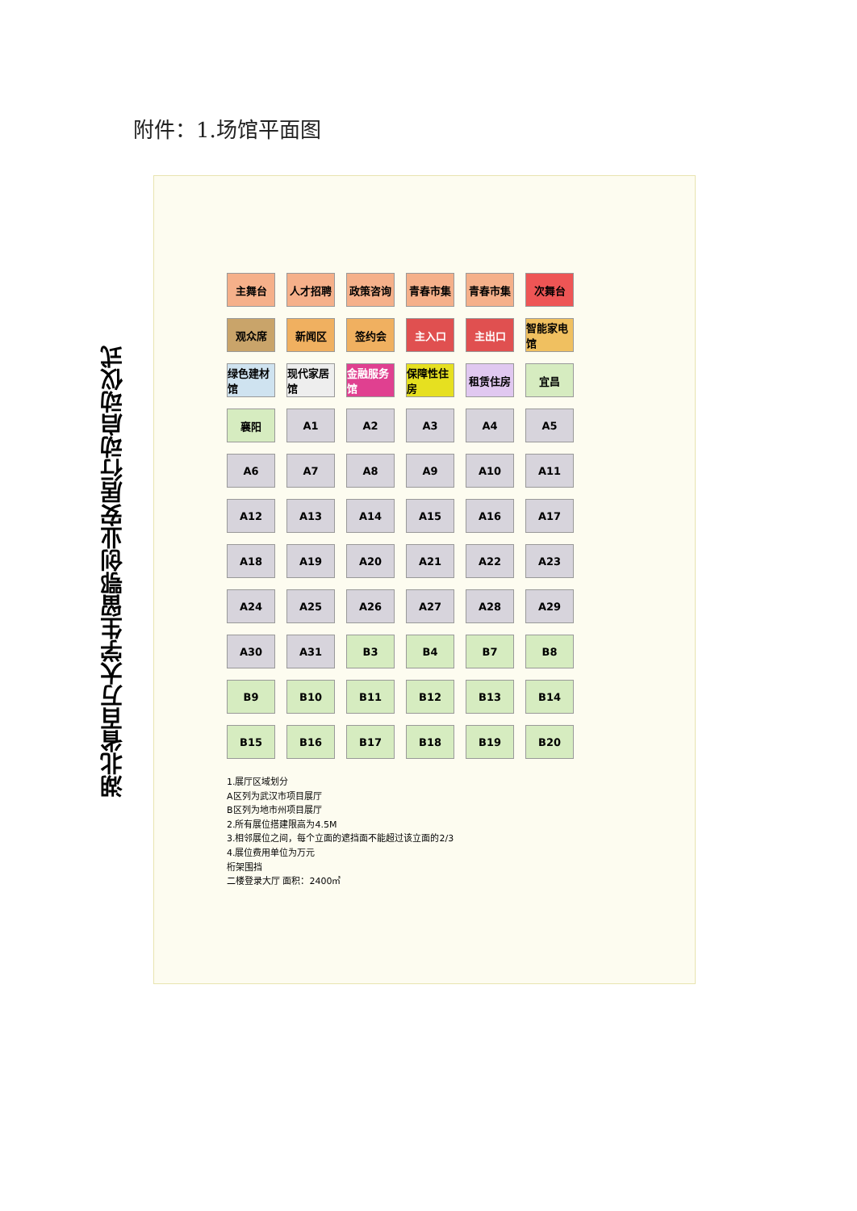附件：1.场馆平面图
湖北省百万大学生留鄂创业安居行动启动仪式
主舞台
人才招聘
政策咨询
青春市集
青春市集
次舞台
观众席
新闻区
签约会
主入口
主出口
智能家电馆
绿色建材馆
现代家居馆
金融服务馆
保障性住房
租赁住房
宜昌
襄阳
A1
A2
A3
A4
A5
A6
A7
A8
A9
A10
A11
A12
A13
A14
A15
A16
A17
A18
A19
A20
A21
A22
A23
A24
A25
A26
A27
A28
A29
A30
A31
B3
B4
B7
B8
B9
B10
B11
B12
B13
B14
B15
B16
B17
B18
B19
B20
1.展厅区域划分
A区列为武汉市项目展厅
B区列为地市州项目展厅
2.所有展位搭建限高为4.5M
3.相邻展位之间，每个立面的遮挡面不能超过该立面的2/3
4.展位费用单位为万元
桁架围挡
二楼登录大厅 面积：2400㎡